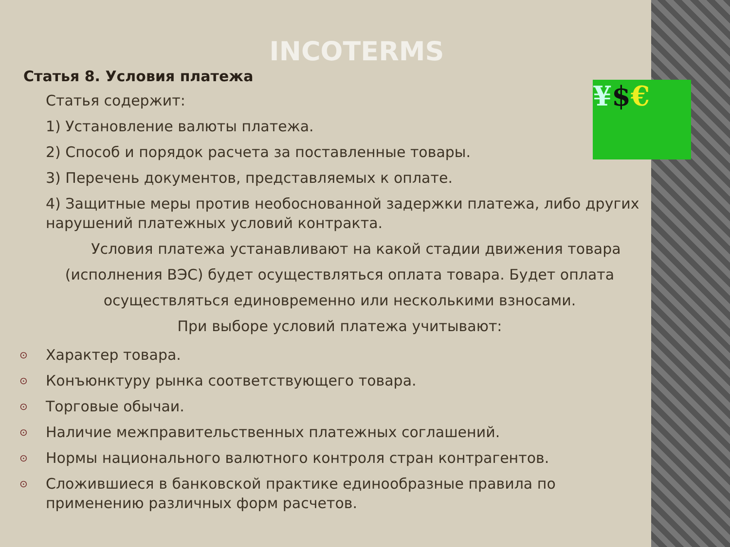¥$€
INCOTERMS
Статья 8. Условия платежа
Статья содержит:
1) Установление валюты платежа.
2) Способ и порядок расчета за поставленные товары.
3) Перечень документов, представляемых к оплате.
4) Защитные меры против необоснованной задержки платежа, либо других нарушений платежных условий контракта.
Условия платежа устанавливают на какой стадии движения товара (исполнения ВЭС) будет осуществляться оплата товара. Будет оплата осуществляться единовременно или несколькими взносами.
При выборе условий платежа учитывают:
⊙ Характер товара.
⊙ Конъюнктуру рынка соответствующего товара.
⊙ Торговые обычаи.
⊙ Наличие межправительственных платежных соглашений.
⊙ Нормы национального валютного контроля стран контрагентов.
⊙ Сложившиеся в банковской практике единообразные правила по применению различных форм расчетов.